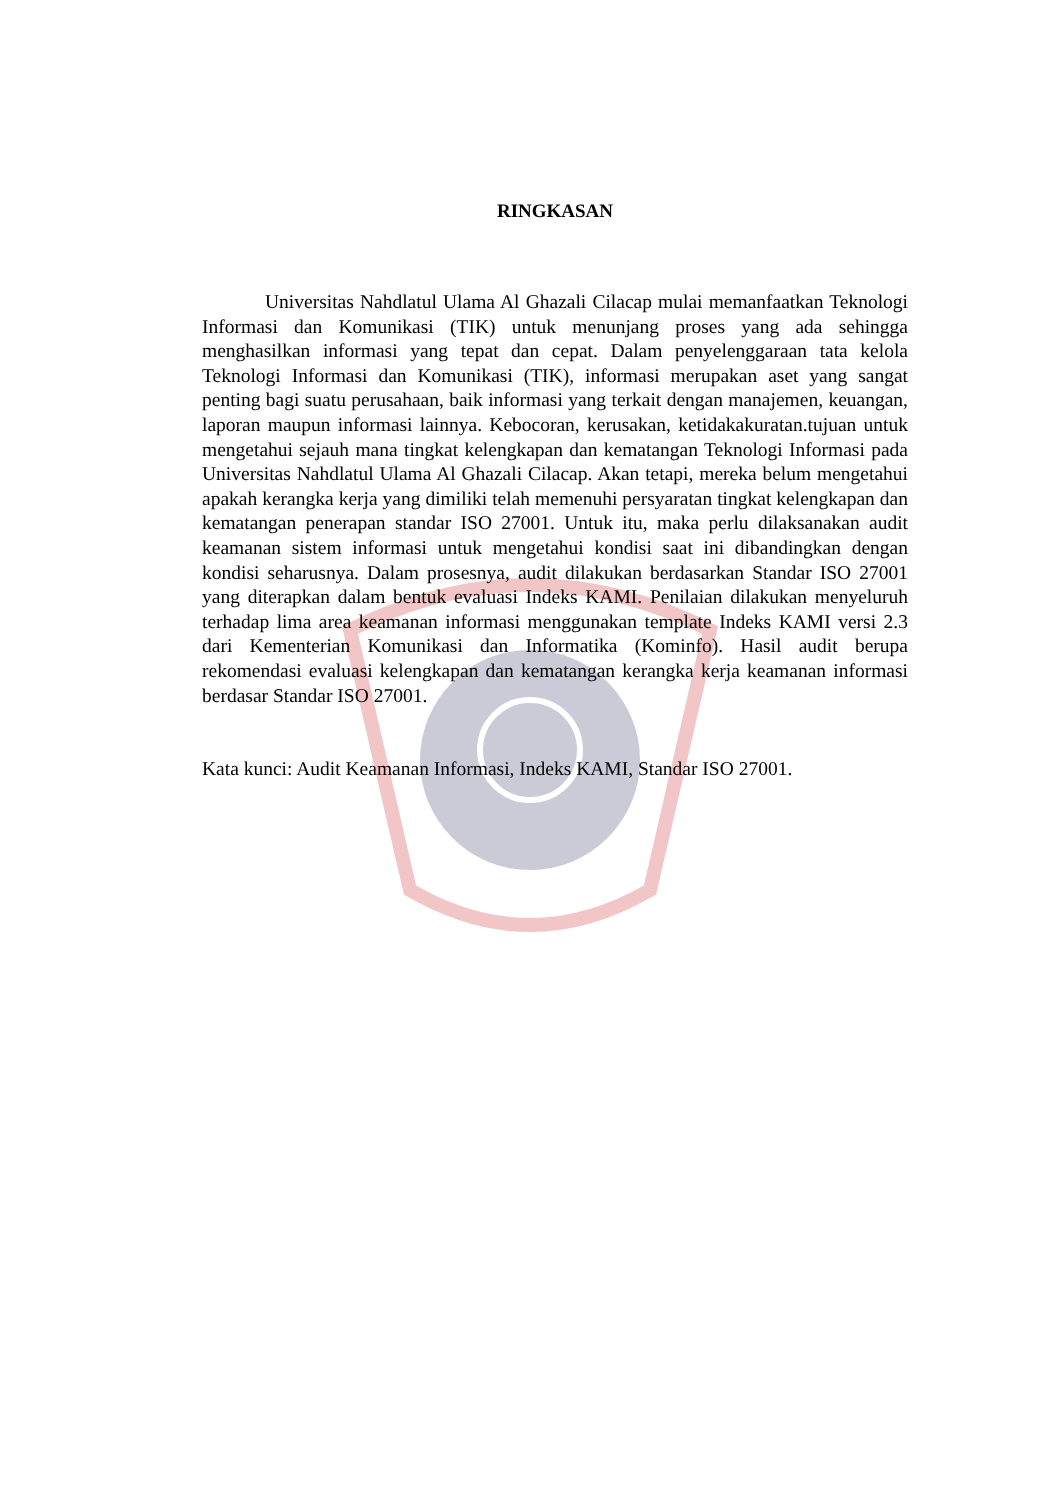RINGKASAN
Universitas Nahdlatul Ulama Al Ghazali Cilacap mulai memanfaatkan Teknologi Informasi dan Komunikasi (TIK) untuk menunjang proses yang ada sehingga menghasilkan informasi yang tepat dan cepat. Dalam penyelenggaraan tata kelola Teknologi Informasi dan Komunikasi (TIK), informasi merupakan aset yang sangat penting bagi suatu perusahaan, baik informasi yang terkait dengan manajemen, keuangan, laporan maupun informasi lainnya. Kebocoran, kerusakan, ketidakakuratan.tujuan untuk mengetahui sejauh mana tingkat kelengkapan dan kematangan Teknologi Informasi pada Universitas Nahdlatul Ulama Al Ghazali Cilacap. Akan tetapi, mereka belum mengetahui apakah kerangka kerja yang dimiliki telah memenuhi persyaratan tingkat kelengkapan dan kematangan penerapan standar ISO 27001. Untuk itu, maka perlu dilaksanakan audit keamanan sistem informasi untuk mengetahui kondisi saat ini dibandingkan dengan kondisi seharusnya. Dalam prosesnya, audit dilakukan berdasarkan Standar ISO 27001 yang diterapkan dalam bentuk evaluasi Indeks KAMI. Penilaian dilakukan menyeluruh terhadap lima area keamanan informasi menggunakan template Indeks KAMI versi 2.3 dari Kementerian Komunikasi dan Informatika (Kominfo). Hasil audit berupa rekomendasi evaluasi kelengkapan dan kematangan kerangka kerja keamanan informasi berdasar Standar ISO 27001.
Kata kunci: Audit Keamanan Informasi, Indeks KAMI, Standar ISO 27001.